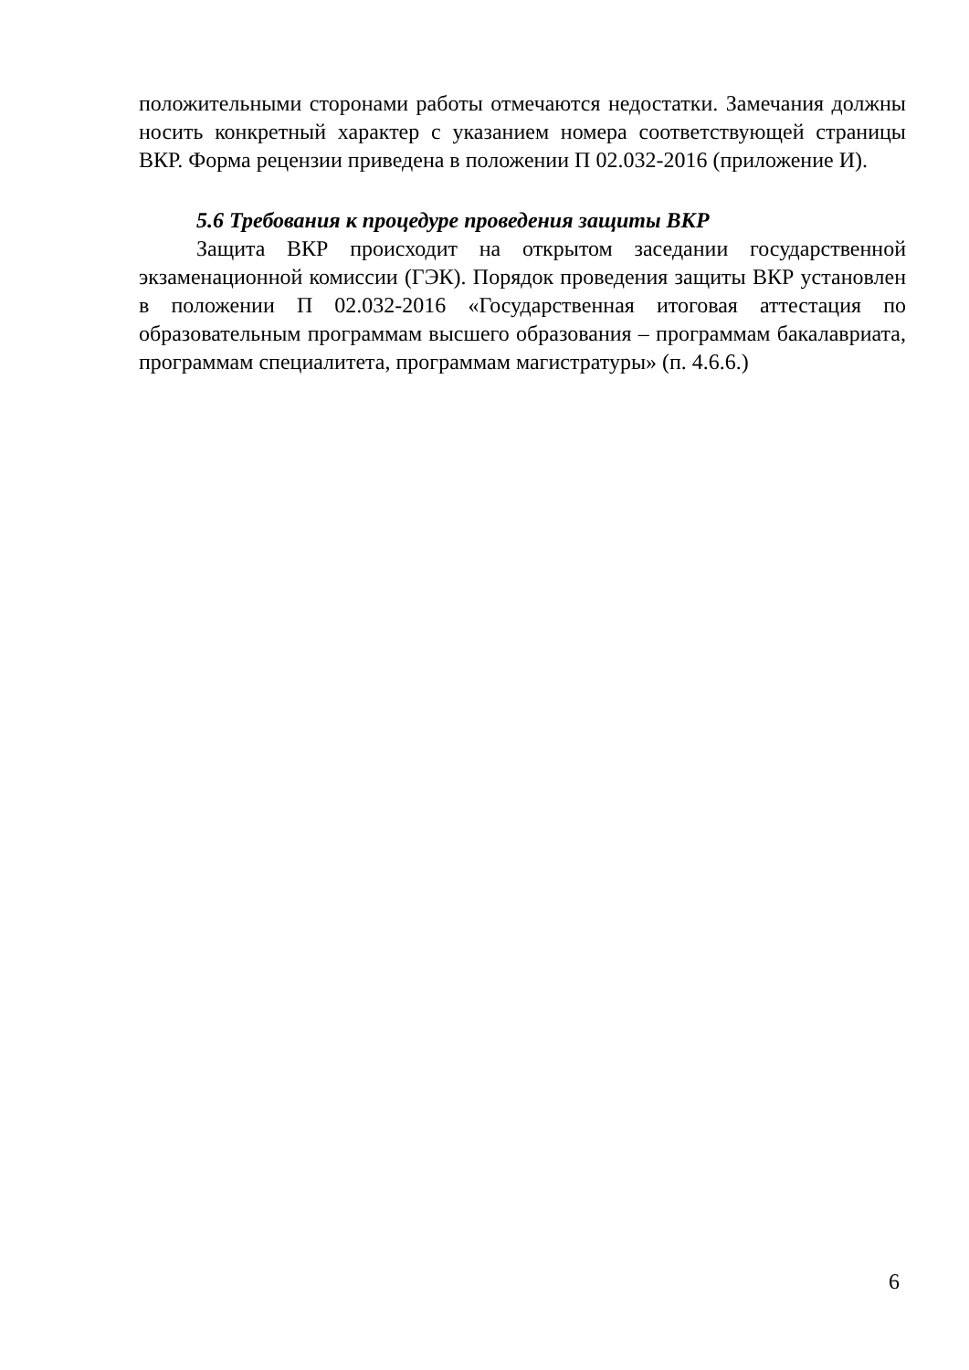положительными сторонами работы отмечаются недостатки. Замечания должны носить конкретный характер с указанием номера соответствующей страницы ВКР. Форма рецензии приведена в положении П 02.032-2016 (приложение И).
5.6 Требования к процедуре проведения защиты ВКР
Защита ВКР происходит на открытом заседании государственной экзаменационной комиссии (ГЭК). Порядок проведения защиты ВКР установлен в положении П 02.032-2016 «Государственная итоговая аттестация по образовательным программам высшего образования – программам бакалавриата, программам специалитета, программам магистратуры» (п. 4.6.6.)
6